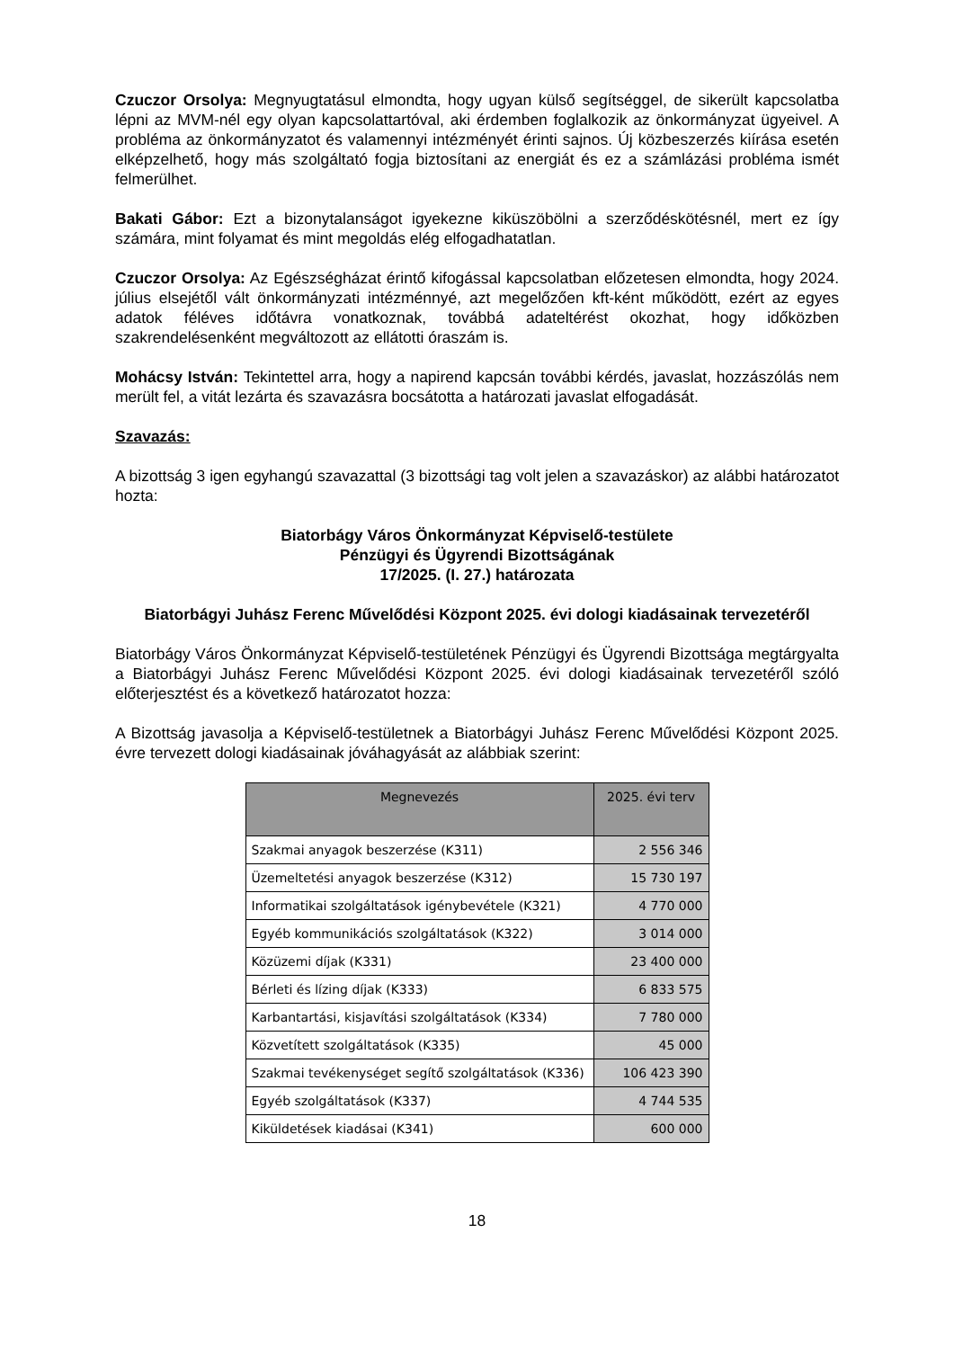Czuczor Orsolya: Megnyugtatásul elmondta, hogy ugyan külső segítséggel, de sikerült kapcsolatba lépni az MVM-nél egy olyan kapcsolattartóval, aki érdemben foglalkozik az önkormányzat ügyeivel. A probléma az önkormányzatot és valamennyi intézményét érinti sajnos. Új közbeszerzés kiírása esetén elképzelhető, hogy más szolgáltató fogja biztosítani az energiát és ez a számlázási probléma ismét felmerülhet.
Bakati Gábor: Ezt a bizonytalanságot igyekezne kiküszöbölni a szerződéskötésnél, mert ez így számára, mint folyamat és mint megoldás elég elfogadhatatlan.
Czuczor Orsolya: Az Egészségházat érintő kifogással kapcsolatban előzetesen elmondta, hogy 2024. július elsejétől vált önkormányzati intézménnyé, azt megelőzően kft-ként működött, ezért az egyes adatok féléves időtávra vonatkoznak, továbbá adateltérést okozhat, hogy időközben szakrendelésenként megváltozott az ellátotti óraszám is.
Mohácsy István: Tekintettel arra, hogy a napirend kapcsán további kérdés, javaslat, hozzászólás nem merült fel, a vitát lezárta és szavazásra bocsátotta a határozati javaslat elfogadását.
Szavazás:
A bizottság 3 igen egyhangú szavazattal (3 bizottsági tag volt jelen a szavazáskor) az alábbi határozatot hozta:
Biatorbágy Város Önkormányzat Képviselő-testülete
Pénzügyi és Ügyrendi Bizottságának
17/2025. (I. 27.) határozata
Biatorbágyi Juhász Ferenc Művelődési Központ 2025. évi dologi kiadásainak tervezetéről
Biatorbágy Város Önkormányzat Képviselő-testületének Pénzügyi és Ügyrendi Bizottsága megtárgyalta a Biatorbágyi Juhász Ferenc Művelődési Központ 2025. évi dologi kiadásainak tervezetéről szóló előterjesztést és a következő határozatot hozza:
A Bizottság javasolja a Képviselő-testületnek a Biatorbágyi Juhász Ferenc Művelődési Központ 2025. évre tervezett dologi kiadásainak jóváhagyását az alábbiak szerint:
| Megnevezés | 2025. évi terv |
| --- | --- |
| Szakmai anyagok beszerzése (K311) | 2 556 346 |
| Üzemeltetési anyagok beszerzése (K312) | 15 730 197 |
| Informatikai szolgáltatások igénybevétele (K321) | 4 770 000 |
| Egyéb kommunikációs szolgáltatások (K322) | 3 014 000 |
| Közüzemi díjak (K331) | 23 400 000 |
| Bérleti és lízing díjak (K333) | 6 833 575 |
| Karbantartási, kisjavítási szolgáltatások (K334) | 7 780 000 |
| Közvetített szolgáltatások (K335) | 45 000 |
| Szakmai tevékenységet segítő szolgáltatások (K336) | 106 423 390 |
| Egyéb szolgáltatások (K337) | 4 744 535 |
| Kiküldetések kiadásai (K341) | 600 000 |
18